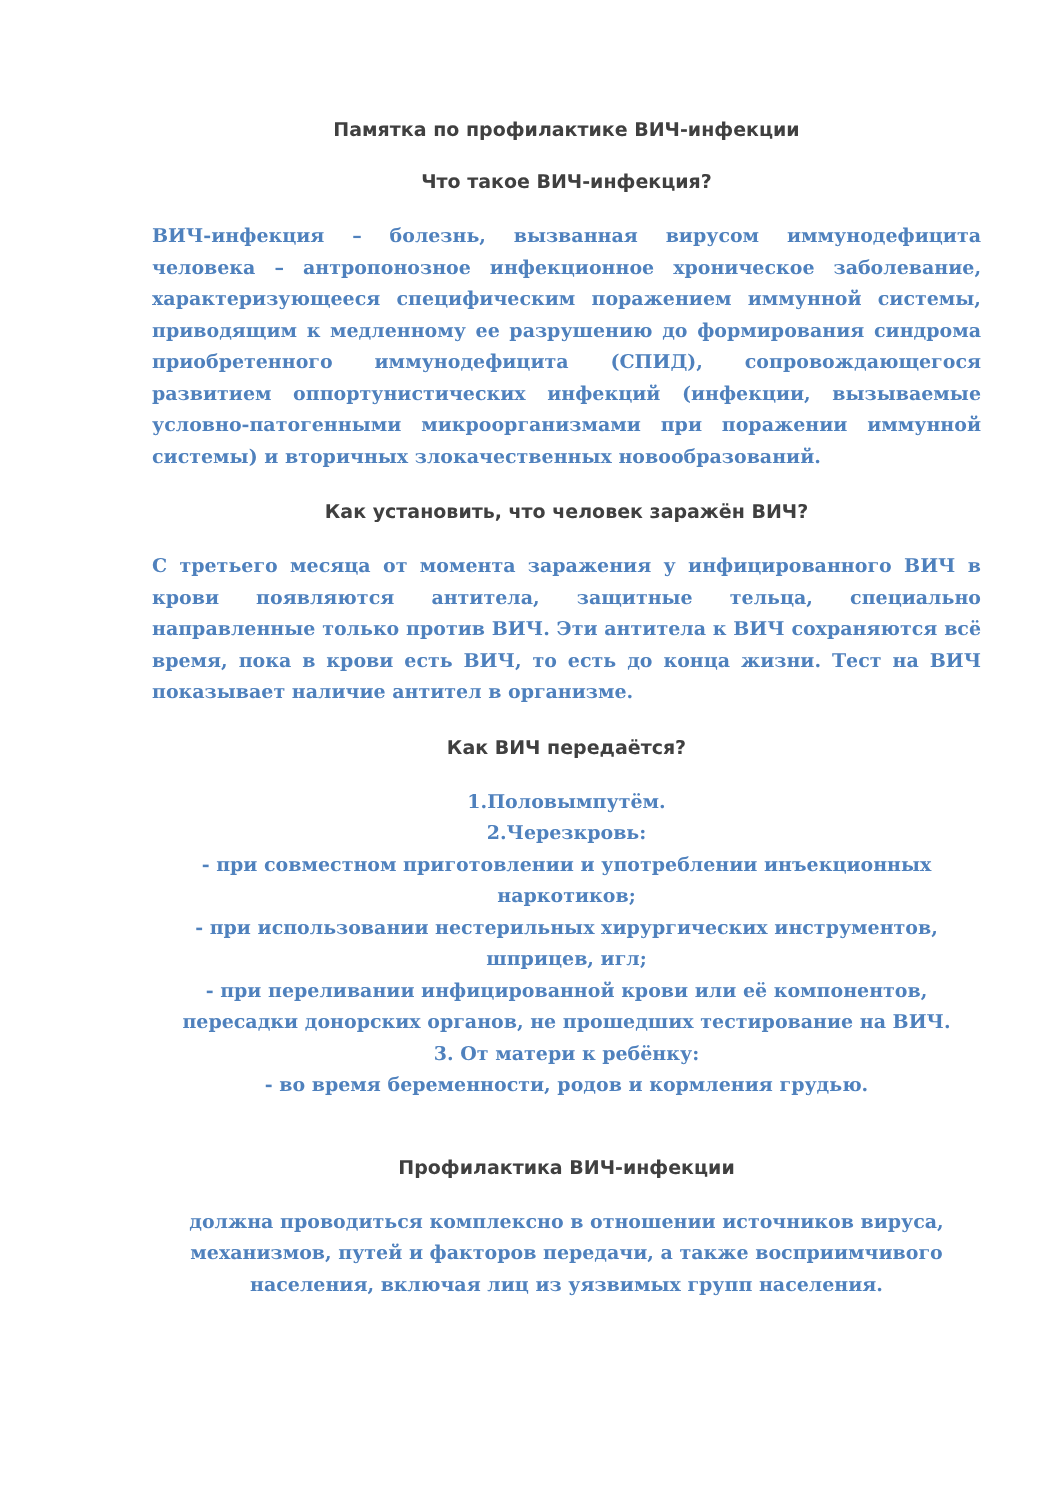Памятка по профилактике ВИЧ-инфекции
Что такое ВИЧ-инфекция?
ВИЧ-инфекция – болезнь, вызванная вирусом иммунодефицита человека – антропонозное инфекционное хроническое заболевание, характеризующееся специфическим поражением иммунной системы, приводящим к медленному ее разрушению до формирования синдрома приобретенного иммунодефицита (СПИД), сопровождающегося развитием оппортунистических инфекций (инфекции, вызываемые условно-патогенными микроорганизмами при поражении иммунной системы) и вторичных злокачественных новообразований.
Как установить, что человек заражён ВИЧ?
С третьего месяца от момента заражения у инфицированного ВИЧ в крови появляются антитела, защитные тельца, специально направленные только против ВИЧ. Эти антитела к ВИЧ сохраняются всё время, пока в крови есть ВИЧ, то есть до конца жизни. Тест на ВИЧ показывает наличие антител в организме.
Как ВИЧ передаётся?
1.Половымпутём.
2.Черезкровь:
- при совместном приготовлении и употреблении инъекционных наркотиков;
- при использовании нестерильных хирургических инструментов, шприцев, игл;
- при переливании инфицированной крови или её компонентов, пересадки донорских органов, не прошедших тестирование на ВИЧ.
3. От матери к ребёнку:
- во время беременности, родов и кормления грудью.
Профилактика ВИЧ-инфекции
должна проводиться комплексно в отношении источников вируса, механизмов, путей и факторов передачи, а также восприимчивого населения, включая лиц из уязвимых групп населения.